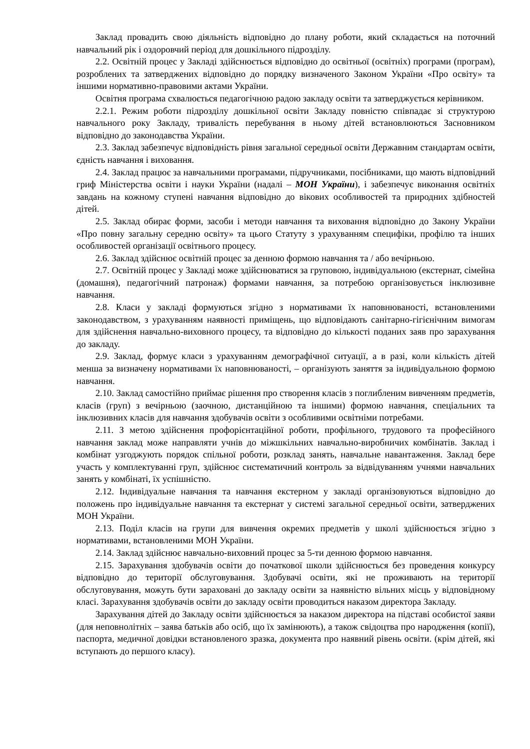Заклад провадить свою діяльність відповідно до плану роботи, який складається на поточний навчальний рік і оздоровчий період для дошкільного підрозділу.
2.2. Освітній процес у Закладі здійснюється відповідно до освітньої (освітніх) програми (програм), розроблених та затверджених відповідно до порядку визначеного Законом України «Про освіту» та іншими нормативно-правовими актами України.
Освітня програма схвалюється педагогічною радою закладу освіти та затверджується керівником.
2.2.1. Режим роботи підрозділу дошкільної освіти Закладу повністю співпадає зі структурою навчального року Закладу, тривалість перебування в ньому дітей встановлюються Засновником відповідно до законодавства України.
2.3. Заклад забезпечує відповідність рівня загальної середньої освіти Державним стандартам освіти, єдність навчання і виховання.
2.4. Заклад працює за навчальними програмами, підручниками, посібниками, що мають відповідний гриф Міністерства освіти і науки України (надалі – МОН України), і забезпечує виконання освітніх завдань на кожному ступені навчання відповідно до вікових особливостей та природних здібностей дітей.
2.5. Заклад обирає форми, засоби і методи навчання та виховання відповідно до Закону України «Про повну загальну середню освіту» та цього Статуту з урахуванням специфіки, профілю та інших особливостей організації освітнього процесу.
2.6. Заклад здійснює освітній процес за денною формою навчання та / або вечірньою.
2.7. Освітній процес у Закладі може здійснюватися за груповою, індивідуальною (екстернат, сімейна (домашня), педагогічний патронаж) формами навчання, за потребою організовується інклюзивне навчання.
2.8. Класи у закладі формуються згідно з нормативами їх наповнюваності, встановленими законодавством, з урахуванням наявності приміщень, що відповідають санітарно-гігієнічним вимогам для здійснення навчально-виховного процесу, та відповідно до кількості поданих заяв про зарахування до закладу.
2.9. Заклад, формує класи з урахуванням демографічної ситуації, а в разі, коли кількість дітей менша за визначену нормативами їх наповнюваності, – організують заняття за індивідуальною формою навчання.
2.10. Заклад самостійно приймає рішення про створення класів з поглибленим вивченням предметів, класів (груп) з вечірньою (заочною, дистанційною та іншими) формою навчання, спеціальних та інклюзивних класів для навчання здобувачів освіти з особливими освітніми потребами.
2.11. З метою здійснення профорієнтаційної роботи, профільного, трудового та професійного навчання заклад може направляти учнів до міжшкільних навчально-виробничих комбінатів. Заклад і комбінат узгоджують порядок спільної роботи, розклад занять, навчальне навантаження. Заклад бере участь у комплектуванні груп, здійснює систематичний контроль за відвідуванням учнями навчальних занять у комбінаті, їх успішністю.
2.12. Індивідуальне навчання та навчання екстерном у закладі організовуються відповідно до положень про індивідуальне навчання та екстернат у системі загальної середньої освіти, затверджених МОН України.
2.13. Поділ класів на групи для вивчення окремих предметів у школі здійснюється згідно з нормативами, встановленими МОН України.
2.14. Заклад здійснює навчально-виховний процес за 5-ти денною формою навчання.
2.15. Зарахування здобувачів освіти до початкової школи здійснюється без проведення конкурсу відповідно до території обслуговування. Здобувачі освіти, які не проживають на території обслуговування, можуть бути зараховані до закладу освіти за наявністю вільних місць у відповідному класі. Зарахування здобувачів освіти до закладу освіти проводиться наказом директора Закладу.
Зарахування дітей до Закладу освіти здійснюється за наказом директора на підставі особистої заяви (для неповнолітніх – заява батьків або осіб, що їх замінюють), а також свідоцтва про народження (копії), паспорта, медичної довідки встановленого зразка, документа про наявний рівень освіти. (крім дітей, які вступають до першого класу).